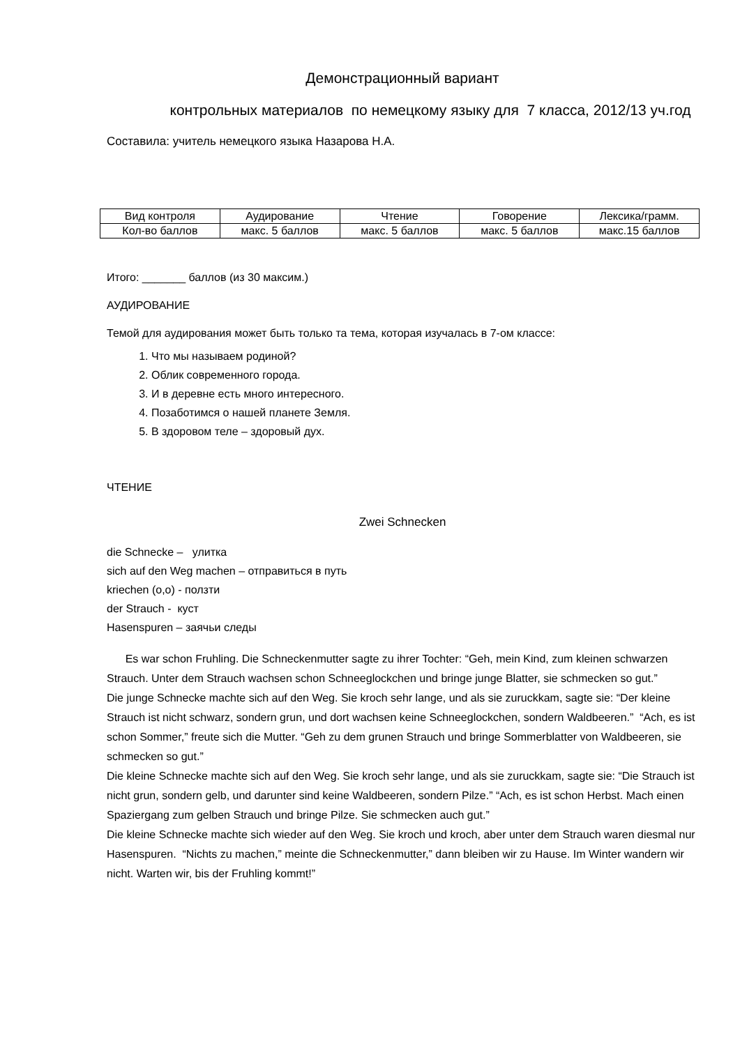Демонстрационный вариант
контрольных материалов по немецкому языку для 7 класса, 2012/13 уч.год
Составила: учитель немецкого языка Назарова Н.А.
| Вид контроля | Аудирование | Чтение | Говорение | Лексика/грамм. |
| Кол-во баллов | макс. 5 баллов | макс. 5 баллов | макс. 5 баллов | макс.15 баллов |
Итого: _______ баллов (из 30 максим.)
АУДИРОВАНИЕ
Темой для аудирования может быть только та тема, которая изучалась в 7-ом классе:
1. Что мы называем родиной?
2. Облик современного города.
3. И в деревне есть много интересного.
4. Позаботимся о нашей планете Земля.
5. В здоровом теле – здоровый дух.
ЧТЕНИЕ
Zwei Schnecken
die Schnecke – улитка
sich auf den Weg machen – отправиться в путь
kriechen (o,o) - ползти
der Strauch - куст
Hasenspuren – заячьи следы
Es war schon Fruhling. Die Schneckenmutter sagte zu ihrer Tochter: “Geh, mein Kind, zum kleinen schwarzen Strauch. Unter dem Strauch wachsen schon Schneeglockchen und bringe junge Blatter, sie schmecken so gut.”
Die junge Schnecke machte sich auf den Weg. Sie kroch sehr lange, und als sie zuruckkam, sagte sie: “Der kleine Strauch ist nicht schwarz, sondern grun, und dort wachsen keine Schneeglockchen, sondern Waldbeeren.” “Ach, es ist schon Sommer,” freute sich die Mutter. “Geh zu dem grunen Strauch und bringe Sommerblatter von Waldbeeren, sie schmecken so gut.”
Die kleine Schnecke machte sich auf den Weg. Sie kroch sehr lange, und als sie zuruckkam, sagte sie: “Die Strauch ist nicht grun, sondern gelb, und darunter sind keine Waldbeeren, sondern Pilze.” “Ach, es ist schon Herbst. Mach einen Spaziergang zum gelben Strauch und bringe Pilze. Sie schmecken auch gut.”
Die kleine Schnecke machte sich wieder auf den Weg. Sie kroch und kroch, aber unter dem Strauch waren diesmal nur Hasenspuren. “Nichts zu machen,” meinte die Schneckenmutter,” dann bleiben wir zu Hause. Im Winter wandern wir nicht. Warten wir, bis der Fruhling kommt!”